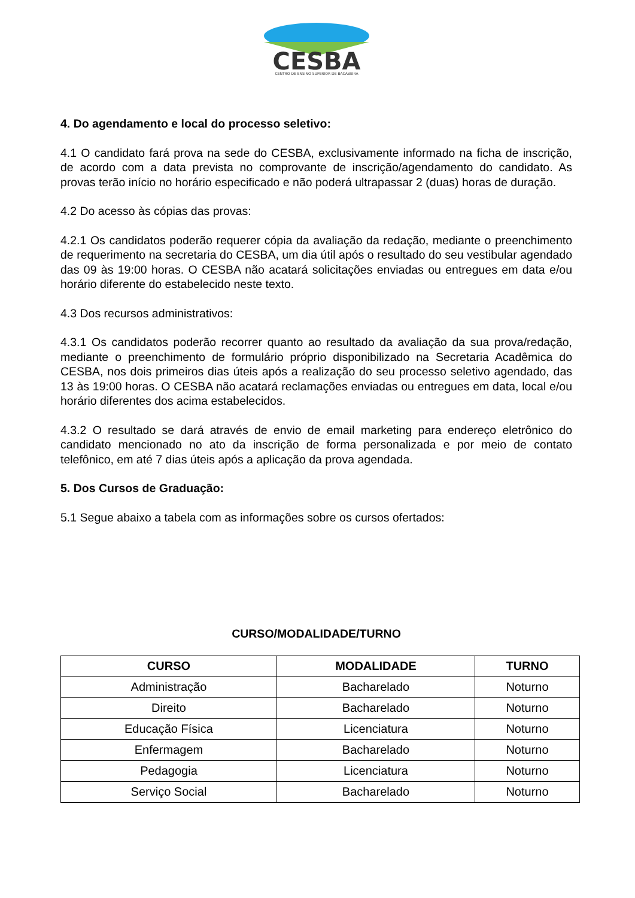CESBA
CENTRO DE ENSINO SUPERIOR DE BACABEIRA
4. Do agendamento e local do processo seletivo:
4.1 O candidato fará prova na sede do CESBA, exclusivamente informado na ficha de inscrição, de acordo com a data prevista no comprovante de inscrição/agendamento do candidato. As provas terão início no horário especificado e não poderá ultrapassar 2 (duas) horas de duração.
4.2 Do acesso às cópias das provas:
4.2.1 Os candidatos poderão requerer cópia da avaliação da redação, mediante o preenchimento de requerimento na secretaria do CESBA, um dia útil após o resultado do seu vestibular agendado das 09 às 19:00 horas. O CESBA não acatará solicitações enviadas ou entregues em data e/ou horário diferente do estabelecido neste texto.
4.3 Dos recursos administrativos:
4.3.1 Os candidatos poderão recorrer quanto ao resultado da avaliação da sua prova/redação, mediante o preenchimento de formulário próprio disponibilizado na Secretaria Acadêmica do CESBA, nos dois primeiros dias úteis após a realização do seu processo seletivo agendado, das 13 às 19:00 horas. O CESBA não acatará reclamações enviadas ou entregues em data, local e/ou horário diferentes dos acima estabelecidos.
4.3.2 O resultado se dará através de envio de email marketing para endereço eletrônico do candidato mencionado no ato da inscrição de forma personalizada e por meio de contato telefônico, em até 7 dias úteis após a aplicação da prova agendada.
5. Dos Cursos de Graduação:
5.1 Segue abaixo a tabela com as informações sobre os cursos ofertados:
CURSO/MODALIDADE/TURNO
| CURSO | MODALIDADE | TURNO |
| --- | --- | --- |
| Administração | Bacharelado | Noturno |
| Direito | Bacharelado | Noturno |
| Educação Física | Licenciatura | Noturno |
| Enfermagem | Bacharelado | Noturno |
| Pedagogia | Licenciatura | Noturno |
| Serviço Social | Bacharelado | Noturno |